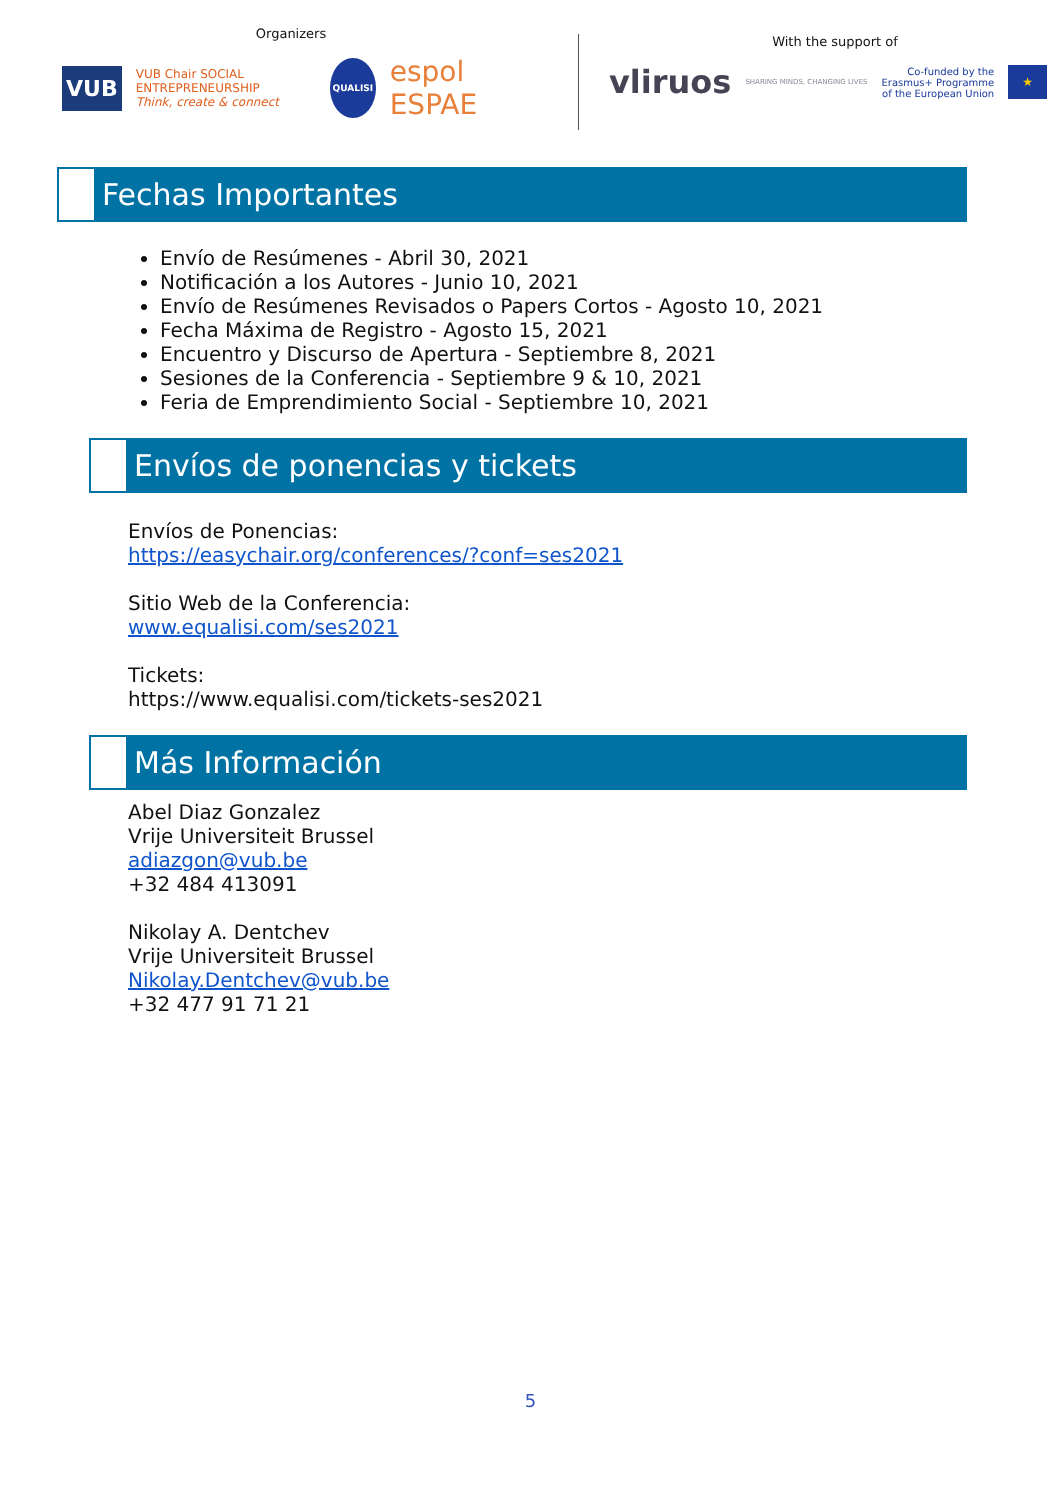Organizers
VUB VUB Chair SOCIAL ENTREPRENEURSHIP
Think, create & connect QUALISI espol ESPAE
With the support of
vliruos SHARING MINDS, CHANGING LIVES Co-funded by the
Erasmus+ Programme
of the European Union ★
Fechas Importantes
Envío de Resúmenes - Abril 30, 2021
Notificación a los Autores - Junio 10, 2021
Envío de Resúmenes Revisados o Papers Cortos - Agosto 10, 2021
Fecha Máxima de Registro - Agosto 15, 2021
Encuentro y Discurso de Apertura - Septiembre 8, 2021
Sesiones de la Conferencia - Septiembre 9 & 10, 2021
Feria de Emprendimiento Social - Septiembre 10, 2021
Envíos de ponencias y tickets
Envíos de Ponencias:
https://easychair.org/conferences/?conf=ses2021
Sitio Web de la Conferencia:
www.equalisi.com/ses2021
Tickets:
https://www.equalisi.com/tickets-ses2021
Más Información
Abel Diaz Gonzalez
Vrije Universiteit Brussel
adiazgon@vub.be
+32 484 413091
Nikolay A. Dentchev
Vrije Universiteit Brussel
Nikolay.Dentchev@vub.be
+32 477 91 71 21
5